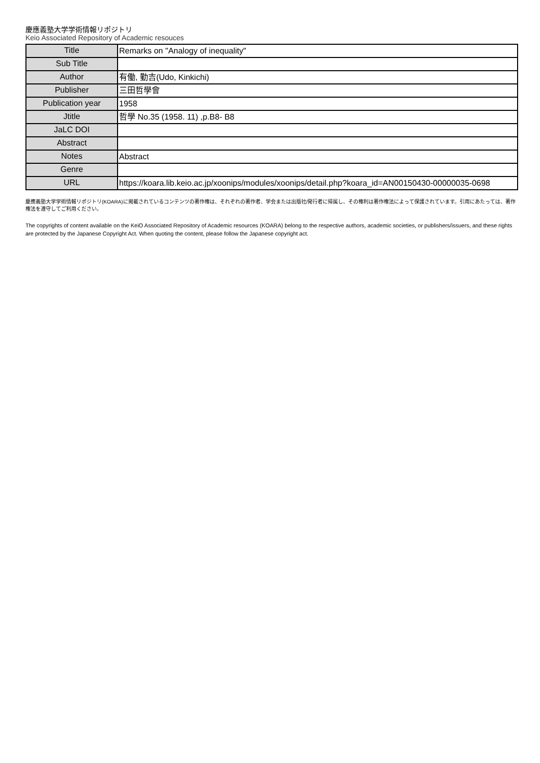慶應義塾大学学術情報リポジトリ
Keio Associated Repository of Academic resouces
| Title | Remarks on "Analogy of inequality" |
| Sub Title | |
| Author | 有働, 勤吉(Udo, Kinkichi) |
| Publisher | 三田哲學會 |
| Publication year | 1958 |
| Jtitle | 哲學 No.35 (1958. 11) ,p.B8- B8 |
| JaLC DOI | |
| Abstract | |
| Notes | Abstract |
| Genre | |
| URL | https://koara.lib.keio.ac.jp/xoonips/modules/xoonips/detail.php?koara_id=AN00150430-00000035-0698 |
慶應義塾大学学術情報リポジトリ(KOARA)に掲載されているコンテンツの著作権は、それぞれの著作者、学会または出版社/発行者に帰属し、その権利は著作権法によって保護されています。引用にあたっては、著作権法を遵守してご利用ください。
The copyrights of content available on the KeiO Associated Repository of Academic resources (KOARA) belong to the respective authors, academic societies, or publishers/issuers, and these rights are protected by the Japanese Copyright Act. When quoting the content, please follow the Japanese copyright act.